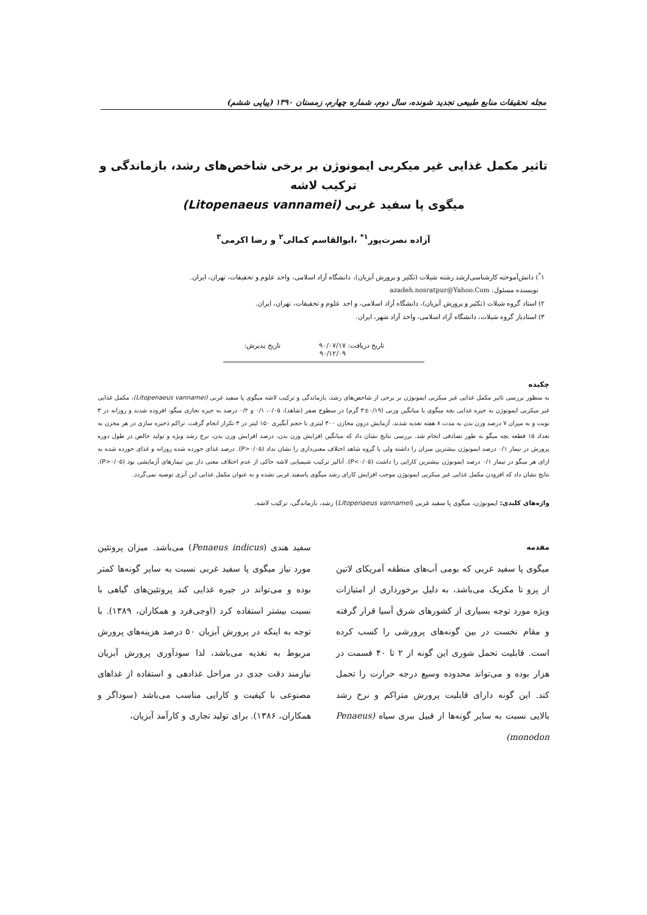مجله تحقیقات منابع طبیعی تجدید شونده، سال دوم، شماره چهارم، زمستان ۱۳۹۰ (پیاپی ششم)
تاثیر مکمل غذایی غیر میکربی ایمونوژن بر برخی شاخص‌های رشد، بازماندگی و ترکیب لاشه
میگوی پا سفید غربی (Litopenaeus vannamei)
آزاده نصرت‌پور<sup>۱*</sup> ،ابوالقاسم کمالی<sup>۲</sup> و رضا اکرمی<sup>۳</sup>
۱<sup>*</sup>) دانش‌آموخته کارشناسی‌ارشد رشته شیلات (تکثیر و پرورش آبزیان)، دانشگاه آزاد اسلامی، واحد علوم و تحقیقات، تهران، ایران.
نویسنده مسئول: azadeh.nosratpur@Yahoo.Com
۲) استاد گروه شیلات (تکثیر و پرورش آبزیان)، دانشگاه آزاد اسلامی، و احد علوم و تحقیقات، تهران، ایران.
۳) استادیار گروه شیلات، دانشگاه آزاد اسلامی، واحد آزاد شهر، ایران.
تاریخ دریافت: ۹۰/۰۷/۱۷ تاریخ پذیرش: ۹۰/۱۲/۰۹
چکیده
به منظور بررسی تاثیر مکمل غذایی غیر میکربی ایمونوژن بر برخی از شاخص‌های رشد، بازماندگی و ترکیب لاشه میگوی پا سفید غربی (Litopenaeus vannamei)، مکمل غذایی غیر میکربی ایمونوژن به جیره غذایی بچه میگوی با میانگین وزنی (۰/۱۹±۳ گرم) در سطوح صفر (شاهد)، ۰/۰۵، ۰/۱ و ۰/۲ درصد به جیره تجاری میگو، افزوده شدند و روزانه در ۳ نوبت و به میزان ۷ درصد وزن بدن به مدت ۸ هفته تغذیه شدند. آزمایش درون مخازن ۳۰۰ لیتری با حجم آبگیری ۱۵۰ لیتر در ۳ تکرار انجام گرفت. تراکم ذخیره سازی در هر مخزن به تعداد ۱۵ قطعه بچه میگو به طور تصادفی انجام شد. بررسی نتایج نشان داد که میانگین افزایش وزن بدن، درصد افزایش وزن بدن، نرخ رشد ویژه و تولید خالص در طول دوره پرورش در تیمار ۰/۱ درصد ایمونوژن بیشترین میزان را داشته ولی با گروه شاهد اختلاف معنی‌داری را نشان نداد (P>۰/۰۵). درصد غذای خورده شده روزانه و غذای خورده شده به ازای هر میگو در تیمار ۰/۱ درصد ایمونوژن بیشترین کارایی را داشت (P<۰/۰۵). آنالیز ترکیب شیمیایی لاشه حاکی از عدم اختلاف معنی دار بین تیمارهای آزمایشی بود (P>۰/۰۵). نتایج نشان داد که افزودن مکمل غذایی غیر میکربی ایمونوژن موجب افزایش کارای رشد میگوی پاسفید غربی نشده و به عنوان مکمل غذایی این آبزی توصیه نمی‌گردد.
واژه‌های کلیدی: ایمونوژن، میگوی پا سفید غربی (Litopenaeus vannamei) رشد، بازماندگی، ترکیب لاشه.
مقدمه
میگوی پا سفید غربی که بومی آب‌های منطقه آمریکای لاتین از پرو تا مکزیک می‌باشد، به دلیل برخورداری از امتیازات ویژه مورد توجه بسیاری از کشورهای شرق آسیا قرار گرفته و مقام نخست در بین گونه‌های پرورشی را کسب کرده است. قابلیت تحمل شوری این گونه از ۲ تا ۴۰ قسمت در هزار بوده و می‌تواند محدوده وسیع درجه حرارت را تحمل کند. این گونه دارای قابلیت پرورش متراکم و نرخ رشد بالایی نسبت به سایر گونه‌ها از قبیل ببری سیاه (Penaeus monodon)
سفید هندی (Penaeus indicus) می‌باشد. میزان پروتئین مورد نیاز میگوی پا سفید غربی نسبت به سایر گونه‌ها کمتر بوده و می‌تواند در جیره غذایی کند پروتئین‌های گیاهی با نسبت بیشتر استفاده کرد (اوجی‌فرد و همکاران، ۱۳۸۹). با توجه به اینکه در پرورش آبزیان ۵۰ درصد هزینه‌های پرورش مربوط به تغذیه می‌باشد، لذا سودآوری پرورش آبزیان نیازمند دقت جدی در مراحل غذادهی و استفاده از غذاهای مصنوعی با کیفیت و کارایی مناسب می‌باشد (سوداگر و همکاران، ۱۳۸۶). برای تولید تجاری و کارآمد آبزیان،